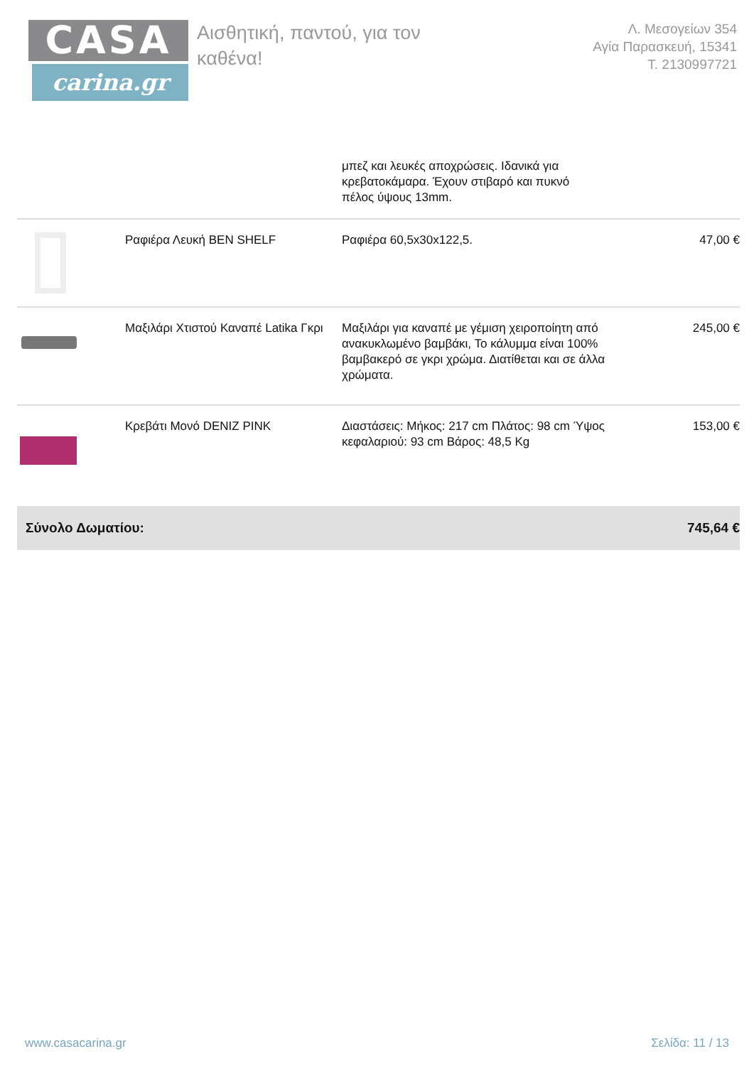CASA
carina.gr
Αισθητική, παντού, για τον καθένα!
Λ. Μεσογείων 354
Αγία Παρασκευή, 15341
Τ. 2130997721
| | | μπεζ και λευκές αποχρώσεις. Ιδανικά για κρεβατοκάμαρα. Έχουν στιβαρό και πυκνό πέλος ύψους 13mm. | |
| | Ραφιέρα Λευκή BEN SHELF | Ραφιέρα 60,5x30x122,5. | 47,00 € |
| | Μαξιλάρι Χτιστού Καναπέ Latika Γκρι | Μαξιλάρι για καναπέ με γέμιση χειροποίητη από ανακυκλωμένο βαμβάκι, Το κάλυμμα είναι 100% βαμβακερό σε γκρι χρώμα. Διατίθεται και σε άλλα χρώματα. | 245,00 € |
| | Κρεβάτι Μονό DENIZ PINK | Διαστάσεις: Μήκος: 217 cm Πλάτος: 98 cm Ύψος κεφαλαριού: 93 cm Βάρος: 48,5 Kg | 153,00 € |
| Σύνολο Δωματίου: | | | 745,64 € |
www.casacarina.gr Σελίδα: 11 / 13